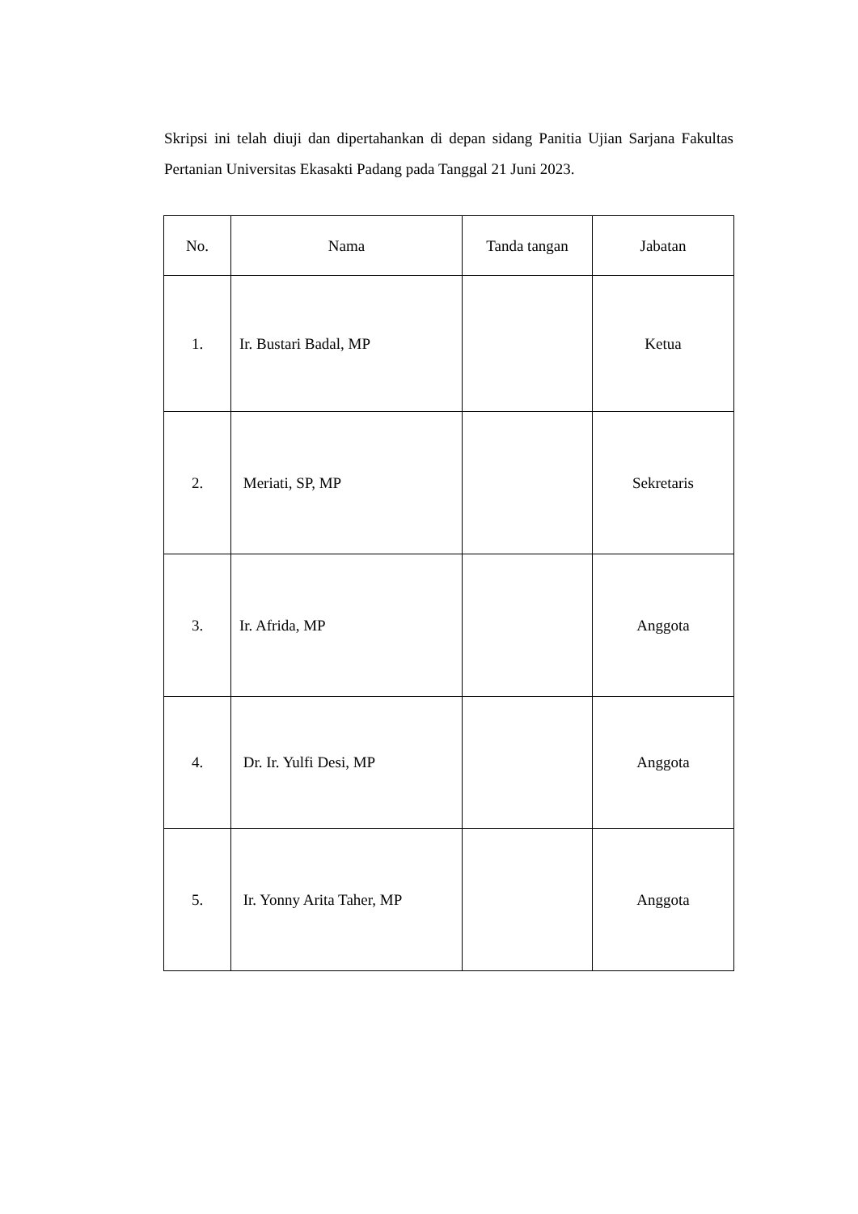Skripsi ini telah diuji dan dipertahankan di depan sidang Panitia Ujian Sarjana Fakultas Pertanian Universitas Ekasakti Padang pada Tanggal 21 Juni 2023.
| No. | Nama | Tanda tangan | Jabatan |
| --- | --- | --- | --- |
| 1. | Ir. Bustari Badal, MP | | Ketua |
| 2. | Meriati, SP, MP | | Sekretaris |
| 3. | Ir. Afrida, MP | | Anggota |
| 4. | Dr. Ir. Yulfi Desi, MP | | Anggota |
| 5. | Ir. Yonny Arita Taher, MP | | Anggota |